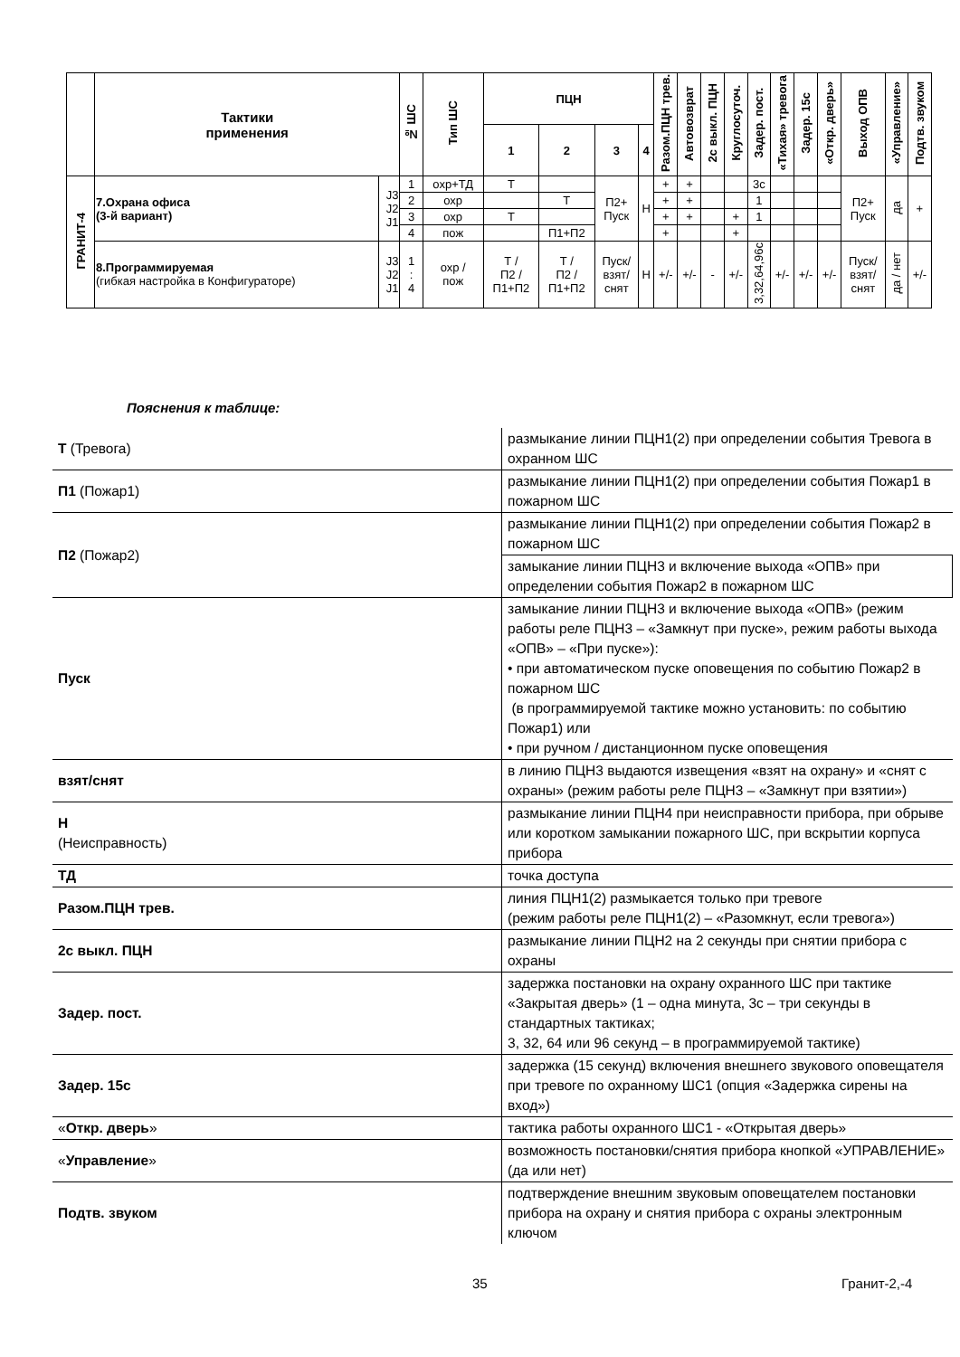| | Тактики применения | | № ШС | Тип ШС | ПЦН | | | | Разом.ПЦН трев. | Автовозврат | 2с выкл. ПЦН | Круглосуточ. | Задер. пост. | «Тихая» тревога | Задер. 15с | «Откр. дверь» | Выход ОПВ | «Управление» | Подтв. звуком |
| --- | --- | --- | --- | --- | --- | --- | --- | --- | --- | --- | --- | --- | --- | --- | --- | --- | --- | --- | --- |
| | | | | | 1 | 2 | 3 | 4 | | | | | | | | | | | |
| ГРАНИТ-4 | 7.Охрана офиса (3-й вариант) | J3 J2 J1 | 1 | охр+ТД | Т | | П2+ Пуск | Н | + | + | | | 3с | | | | П2+ Пуск | да | + |
| | | | 2 | охр | | Т | | | + | + | | | 1 | | | | | | |
| | | | 3 | охр | Т | | | | + | + | | + | 1 | | | | | | |
| | | | 4 | пож | | П1+П2 | | | + | | | + | | | | | | | |
| | 8.Программируемая (гибкая настройка в Конфигураторе) | J3 J2 J1 | 1 : 4 | охр / пож | Т / П2 / П1+П2 | Т / П2 / П1+П2 | Пуск/ взят/ снят | Н | +/- | +/- | - | +/- | 3,32,64,96с | +/- | +/- | +/- | Пуск/ взят/ снят | да / нет | +/- |
Пояснения к таблице:
| Т (Тревога) | размыкание линии ПЦН1(2) при определении события Тревога в охранном ШС |
| П1 (Пожар1) | размыкание линии ПЦН1(2) при определении события Пожар1 в пожарном ШС |
| П2 (Пожар2) | размыкание линии ПЦН1(2) при определении события Пожар2 в пожарном ШС |
| | замыкание линии ПЦН3 и включение выхода «ОПВ» при определении события Пожар2 в пожарном ШС |
| Пуск | замыкание линии ПЦН3 и включение выхода «ОПВ» (режим работы реле ПЦН3 – «Замкнут при пуске», режим работы выхода «ОПВ» – «При пуске»): • при автоматическом пуске оповещения по событию Пожар2 в пожарном ШС (в программируемой тактике можно установить: по событию Пожар1) или • при ручном / дистанционном пуске оповещения |
| взят/снят | в линию ПЦН3 выдаются извещения «взят на охрану» и «снят с охраны» (режим работы реле ПЦН3 – «Замкнут при взятии») |
| Н (Неисправность) | размыкание линии ПЦН4 при неисправности прибора, при обрыве или коротком замыкании пожарного ШС, при вскрытии корпуса прибора |
| ТД | точка доступа |
| Разом.ПЦН трев. | линия ПЦН1(2) размыкается только при тревоге (режим работы реле ПЦН1(2) – «Разомкнут, если тревога») |
| 2с выкл. ПЦН | размыкание линии ПЦН2 на 2 секунды при снятии прибора с охраны |
| Задер. пост. | задержка постановки на охрану охранного ШС при тактике «Закрытая дверь» (1 – одна минута, 3с – три секунды в стандартных тактиках; 3, 32, 64 или 96 секунд – в программируемой тактике) |
| Задер. 15с | задержка (15 секунд) включения внешнего звукового оповещателя при тревоге по охранному ШС1 (опция «Задержка сирены на вход») |
| « Откр. дверь » | тактика работы охранного ШС1 - «Открытая дверь» |
| « Управление » | возможность постановки/снятия прибора кнопкой «УПРАВЛЕНИЕ» (да или нет) |
| Подтв. звуком | подтверждение внешним звуковым оповещателем постановки прибора на охрану и снятия прибора с охраны электронным ключом |
35 Гранит-2,-4